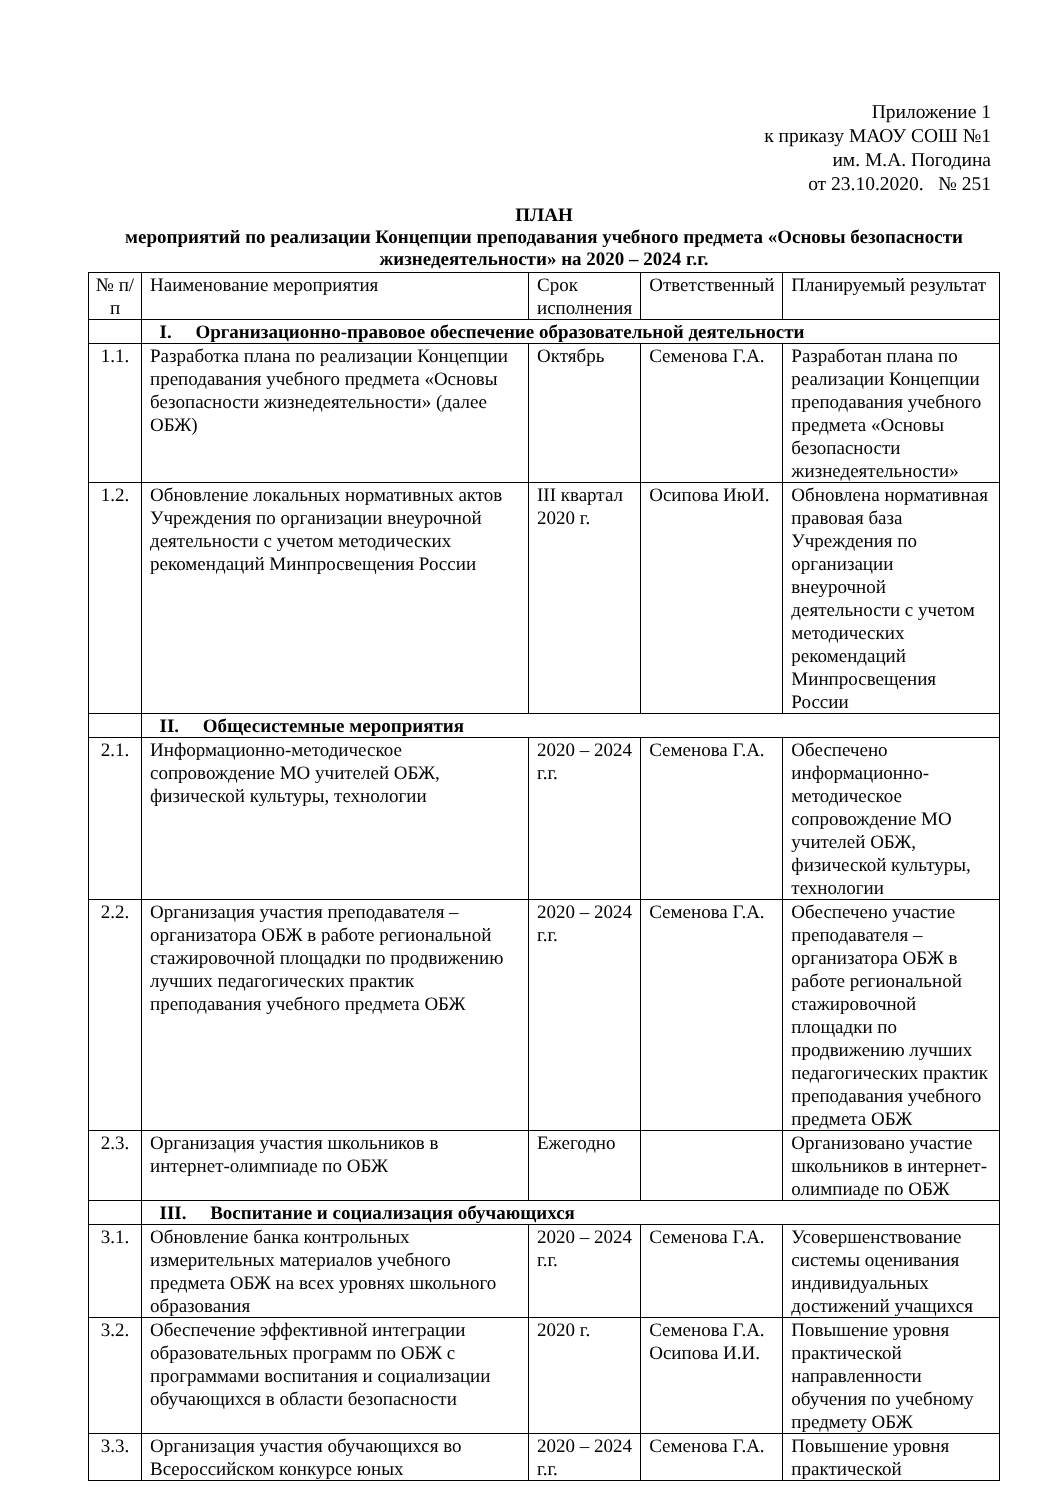Приложение 1
к приказу МАОУ СОШ №1
им. М.А. Погодина
от 23.10.2020. № 251
ПЛАН
мероприятий по реализации Концепции преподавания учебного предмета «Основы безопасности жизнедеятельности» на 2020 – 2024 г.г.
| № п/п | Наименование мероприятия | Срок исполнения | Ответственный | Планируемый результат |
| --- | --- | --- | --- | --- |
| | I. Организационно-правовое обеспечение образовательной деятельности | | | |
| 1.1. | Разработка плана по реализации Концепции преподавания учебного предмета «Основы безопасности жизнедеятельности» (далее ОБЖ) | Октябрь | Семенова Г.А. | Разработан плана по реализации Концепции преподавания учебного предмета «Основы безопасности жизнедеятельности» |
| 1.2. | Обновление локальных нормативных актов Учреждения по организации внеурочной деятельности с учетом методических рекомендаций Минпросвещения России | III квартал 2020 г. | Осипова ИюИ. | Обновлена нормативная правовая база Учреждения по организации внеурочной деятельности с учетом методических рекомендаций Минпросвещения России |
| | II. Общесистемные мероприятия | | | |
| 2.1. | Информационно-методическое сопровождение МО учителей ОБЖ, физической культуры, технологии | 2020 – 2024 г.г. | Семенова Г.А. | Обеспечено информационно-методическое сопровождение МО учителей ОБЖ, физической культуры, технологии |
| 2.2. | Организация участия преподавателя – организатора ОБЖ в работе региональной стажировочной площадки по продвижению лучших педагогических практик преподавания учебного предмета ОБЖ | 2020 – 2024 г.г. | Семенова Г.А. | Обеспечено участие преподавателя – организатора ОБЖ в работе региональной стажировочной площадки по продвижению лучших педагогических практик преподавания учебного предмета ОБЖ |
| 2.3. | Организация участия школьников в интернет-олимпиаде по ОБЖ | Ежегодно | | Организовано участие школьников в интернет-олимпиаде по ОБЖ |
| | III. Воспитание и социализация обучающихся | | | |
| 3.1. | Обновление банка контрольных измерительных материалов учебного предмета ОБЖ на всех уровнях школьного образования | 2020 – 2024 г.г. | Семенова Г.А. | Усовершенствование системы оценивания индивидуальных достижений учащихся |
| 3.2. | Обеспечение эффективной интеграции образовательных программ по ОБЖ с программами воспитания и социализации обучающихся в области безопасности | 2020 г. | Семенова Г.А. Осипова И.И. | Повышение уровня практической направленности обучения по учебному предмету ОБЖ |
| 3.3. | Организация участия обучающихся во Всероссийском конкурсе юных | 2020 – 2024 г.г. | Семенова Г.А. | Повышение уровня практической |